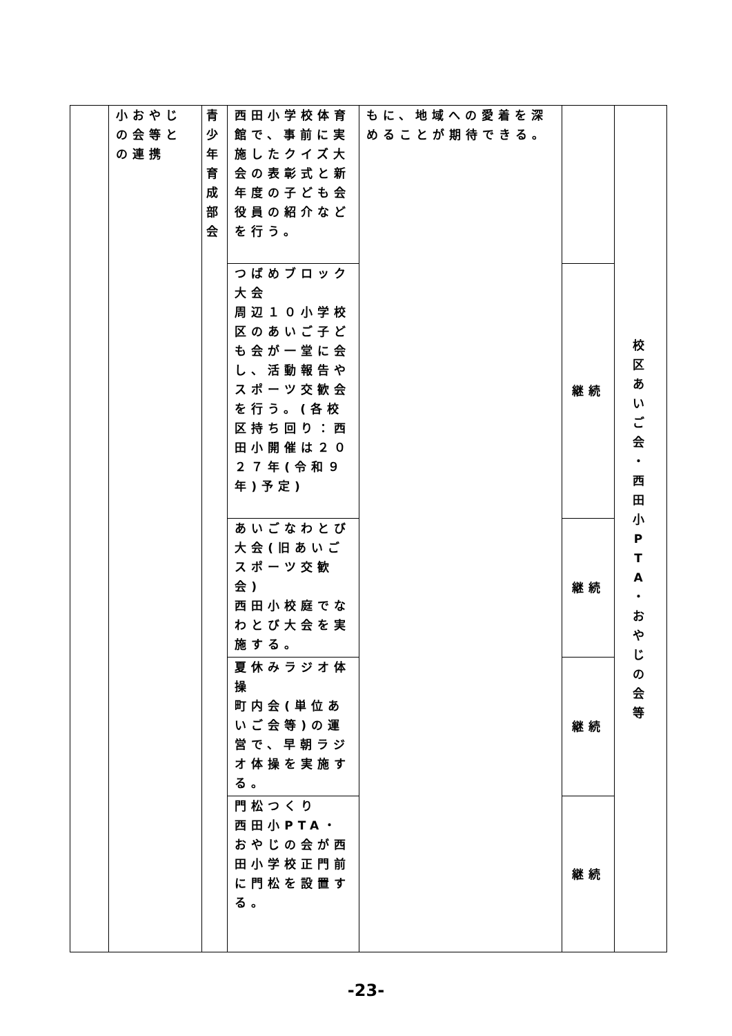| | 小おやじの会等との連携 | 青 少 年 育 成 部 会 | 西田小学校体育館で、事前に実施したクイズ大会の表彰式と新年度の子ども会役員の紹介などを行う。 | もに、地域への愛着を深めることが期待できる。 | | 校 区 あ い ご 会 ・ 西 田 小 P T A ・ お や じ の 会 等 |
| | | | つばめブロック大会 周辺１０小学校区のあいご子ども会が一堂に会し、活動報告やスポーツ交歓会を行う。(各校区持ち回り：西田小開催は２０２７年(令和９年)予定) | | 継続 | |
| | | | あいごなわとび大会(旧あいごスポーツ交歓会) 西田小校庭でなわとび大会を実施する。 | | 継続 | |
| | | | 夏休みラジオ体操 町内会(単位あいご会等)の運営で、早朝ラジオ体操を実施する。 | | 継続 | |
| | | | 門松つくり 西田小PTA・おやじの会が西田小学校正門前に門松を設置する。 | | 継続 | |
-23-